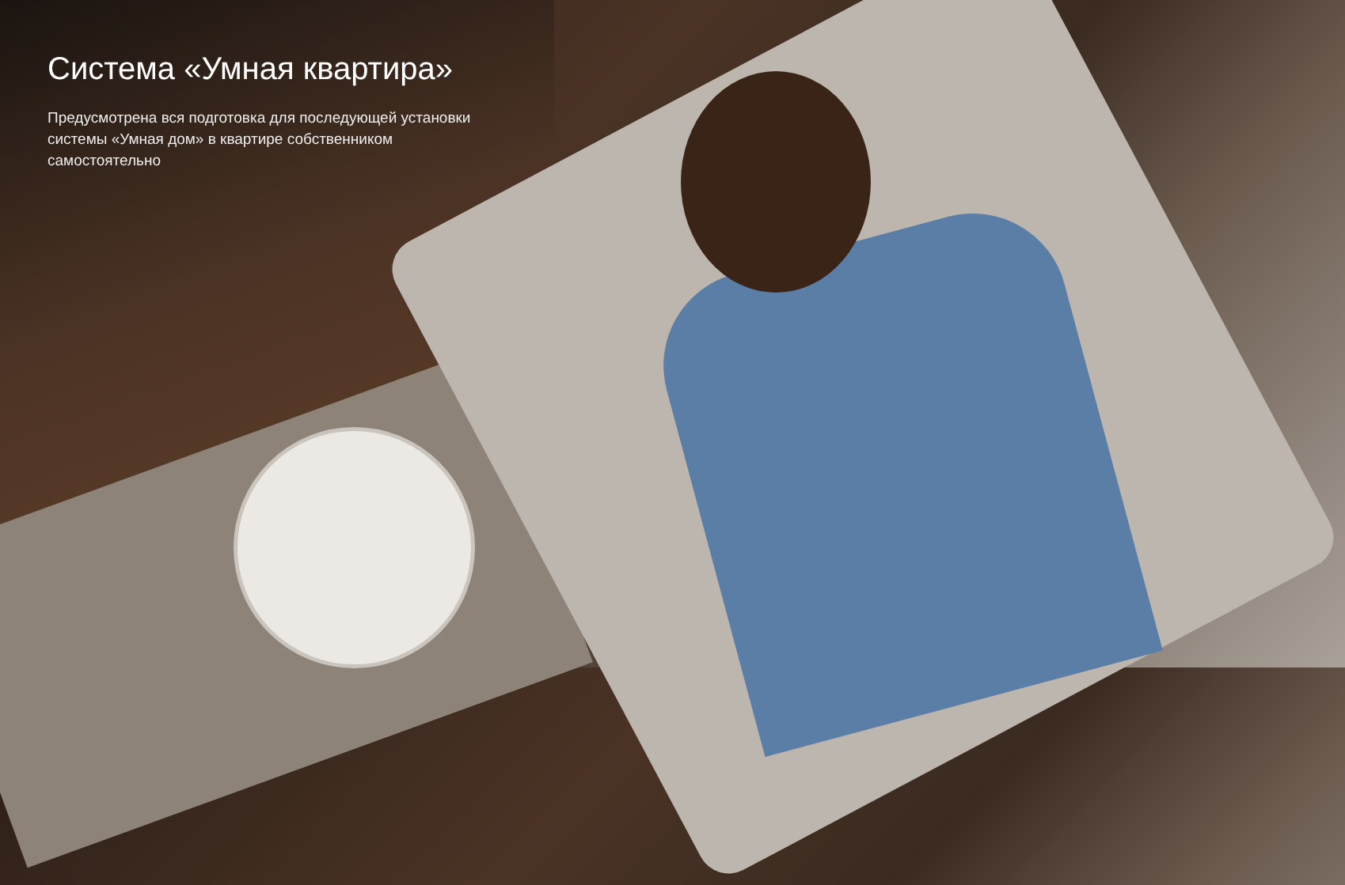Система «Умная квартира»
Предусмотрена вся подготовка для последующей установки системы «Умная дом» в квартире собственником самостоятельно